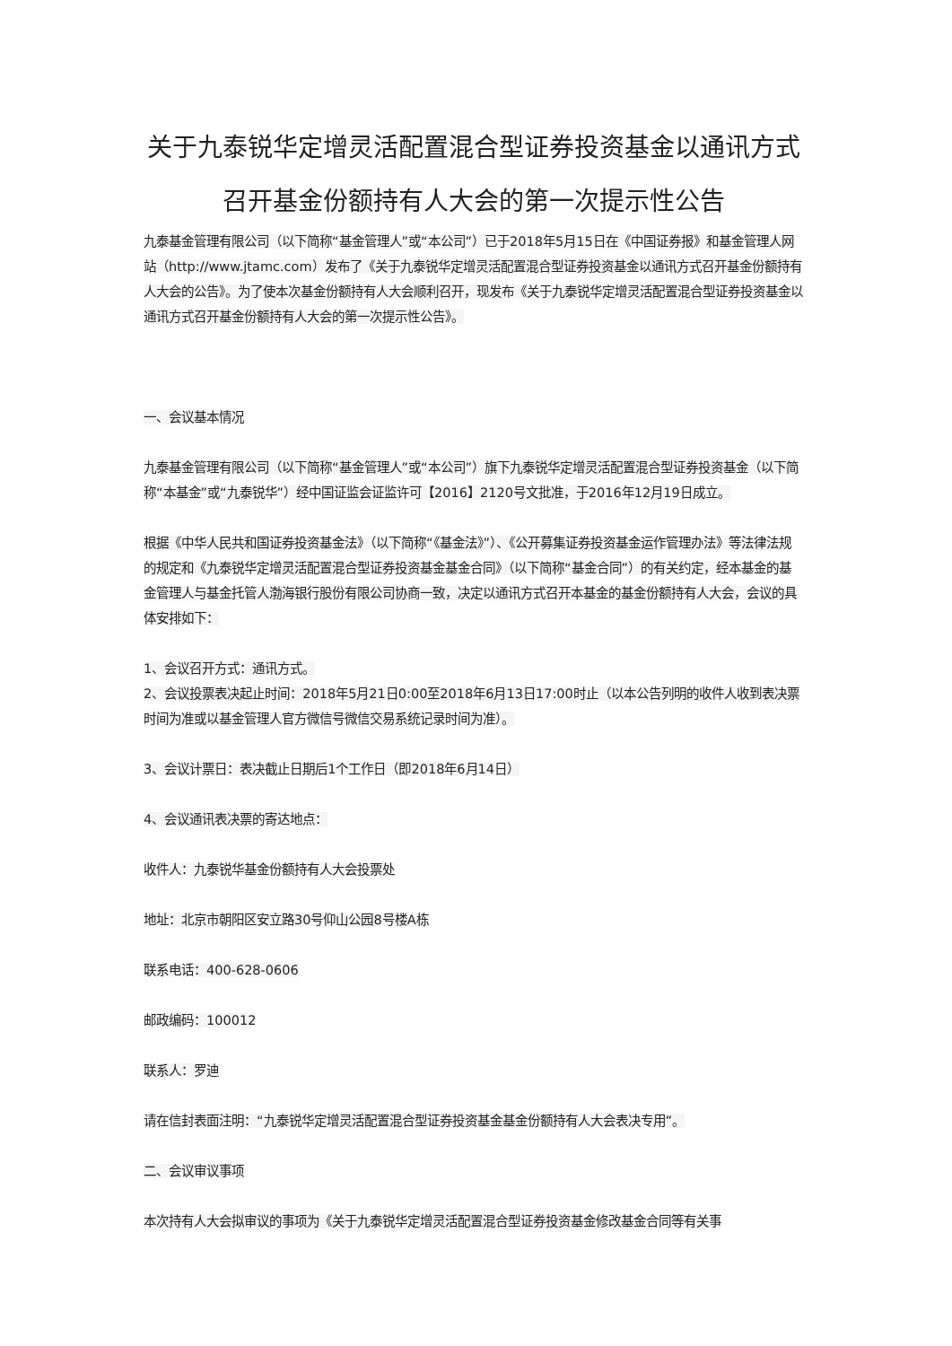关于九泰锐华定增灵活配置混合型证券投资基金以通讯方式召开基金份额持有人大会的第一次提示性公告
九泰基金管理有限公司（以下简称“基金管理人”或“本公司”）已于2018年5月15日在《中国证券报》和基金管理人网站（http://www.jtamc.com）发布了《关于九泰锐华定增灵活配置混合型证券投资基金以通讯方式召开基金份额持有人大会的公告》。为了使本次基金份额持有人大会顺利召开，现发布《关于九泰锐华定增灵活配置混合型证券投资基金以通讯方式召开基金份额持有人大会的第一次提示性公告》。
一、会议基本情况
九泰基金管理有限公司（以下简称“基金管理人”或“本公司”）旗下九泰锐华定增灵活配置混合型证券投资基金（以下简称“本基金”或“九泰锐华”）经中国证监会证监许可【2016】2120号文批准，于2016年12月19日成立。
根据《中华人民共和国证券投资基金法》（以下简称“《基金法》”）、《公开募集证券投资基金运作管理办法》等法律法规的规定和《九泰锐华定增灵活配置混合型证券投资基金基金合同》（以下简称“基金合同”）的有关约定，经本基金的基金管理人与基金托管人渤海银行股份有限公司协商一致，决定以通讯方式召开本基金的基金份额持有人大会，会议的具体安排如下：
1、会议召开方式：通讯方式。
2、会议投票表决起止时间：2018年5月21日0:00至2018年6月13日17:00时止（以本公告列明的收件人收到表决票时间为准或以基金管理人官方微信号微信交易系统记录时间为准）。
3、会议计票日：表决截止日期后1个工作日（即2018年6月14日）
4、会议通讯表决票的寄达地点：
收件人：九泰锐华基金份额持有人大会投票处
地址：北京市朝阳区安立路30号仰山公园8号楼A栋
联系电话：400-628-0606
邮政编码：100012
联系人：罗迪
请在信封表面注明：“九泰锐华定增灵活配置混合型证券投资基金基金份额持有人大会表决专用”。
二、会议审议事项
本次持有人大会拟审议的事项为《关于九泰锐华定增灵活配置混合型证券投资基金修改基金合同等有关事